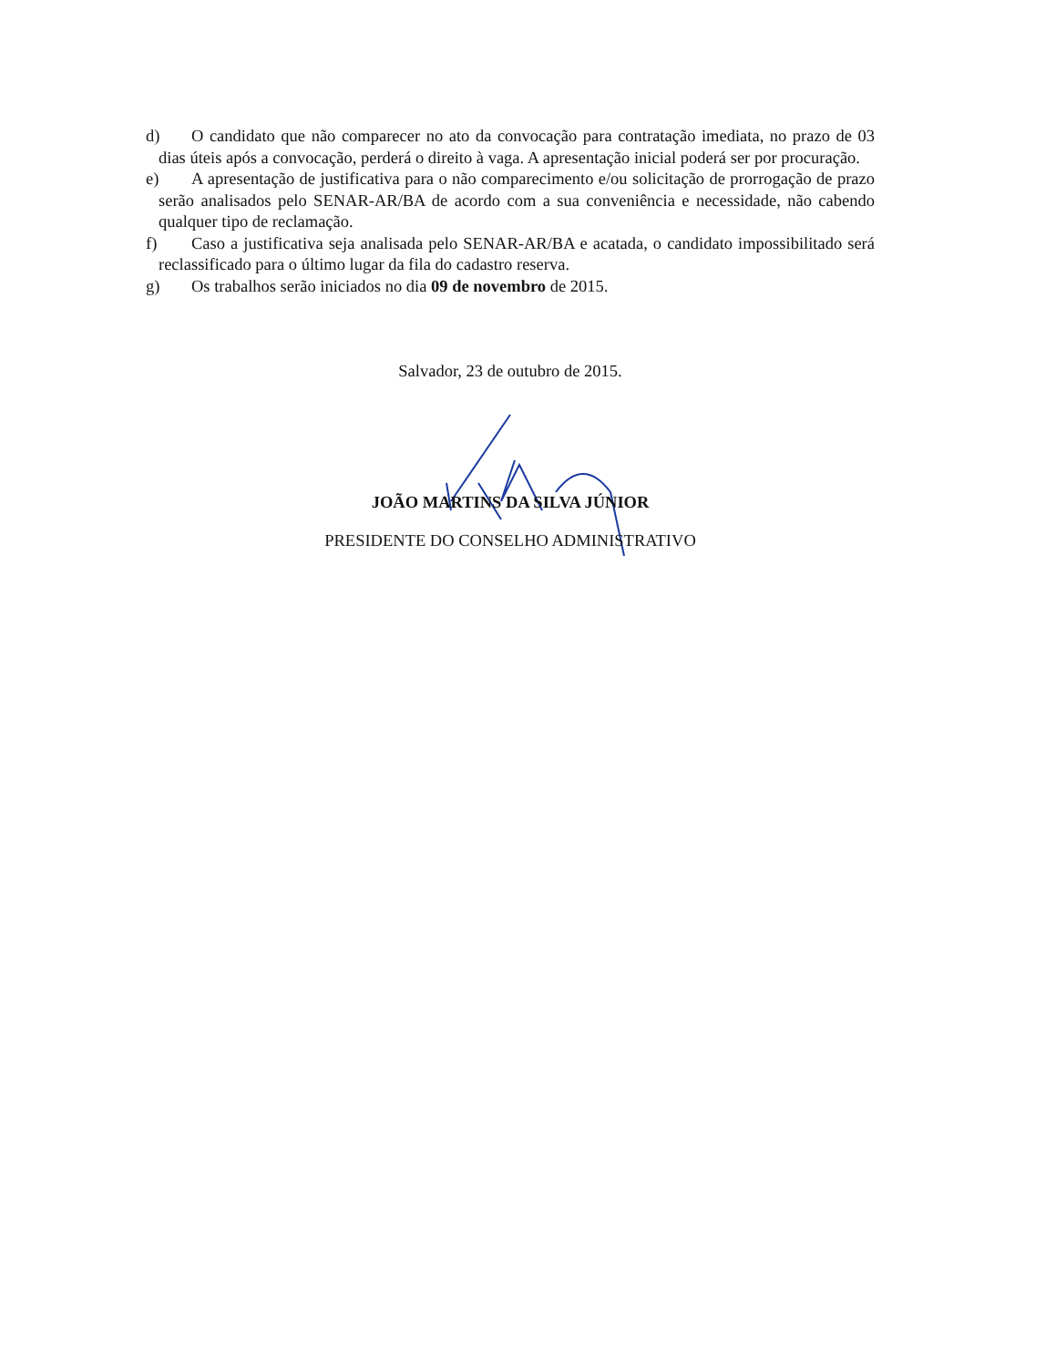d) O candidato que não comparecer no ato da convocação para contratação imediata, no prazo de 03 dias úteis após a convocação, perderá o direito à vaga. A apresentação inicial poderá ser por procuração.
e) A apresentação de justificativa para o não comparecimento e/ou solicitação de prorrogação de prazo serão analisados pelo SENAR-AR/BA de acordo com a sua conveniência e necessidade, não cabendo qualquer tipo de reclamação.
f) Caso a justificativa seja analisada pelo SENAR-AR/BA e acatada, o candidato impossibilitado será reclassificado para o último lugar da fila do cadastro reserva.
g) Os trabalhos serão iniciados no dia 09 de novembro de 2015.
Salvador, 23 de outubro de 2015.
JOÃO MARTINS DA SILVA JÚNIOR
PRESIDENTE DO CONSELHO ADMINISTRATIVO